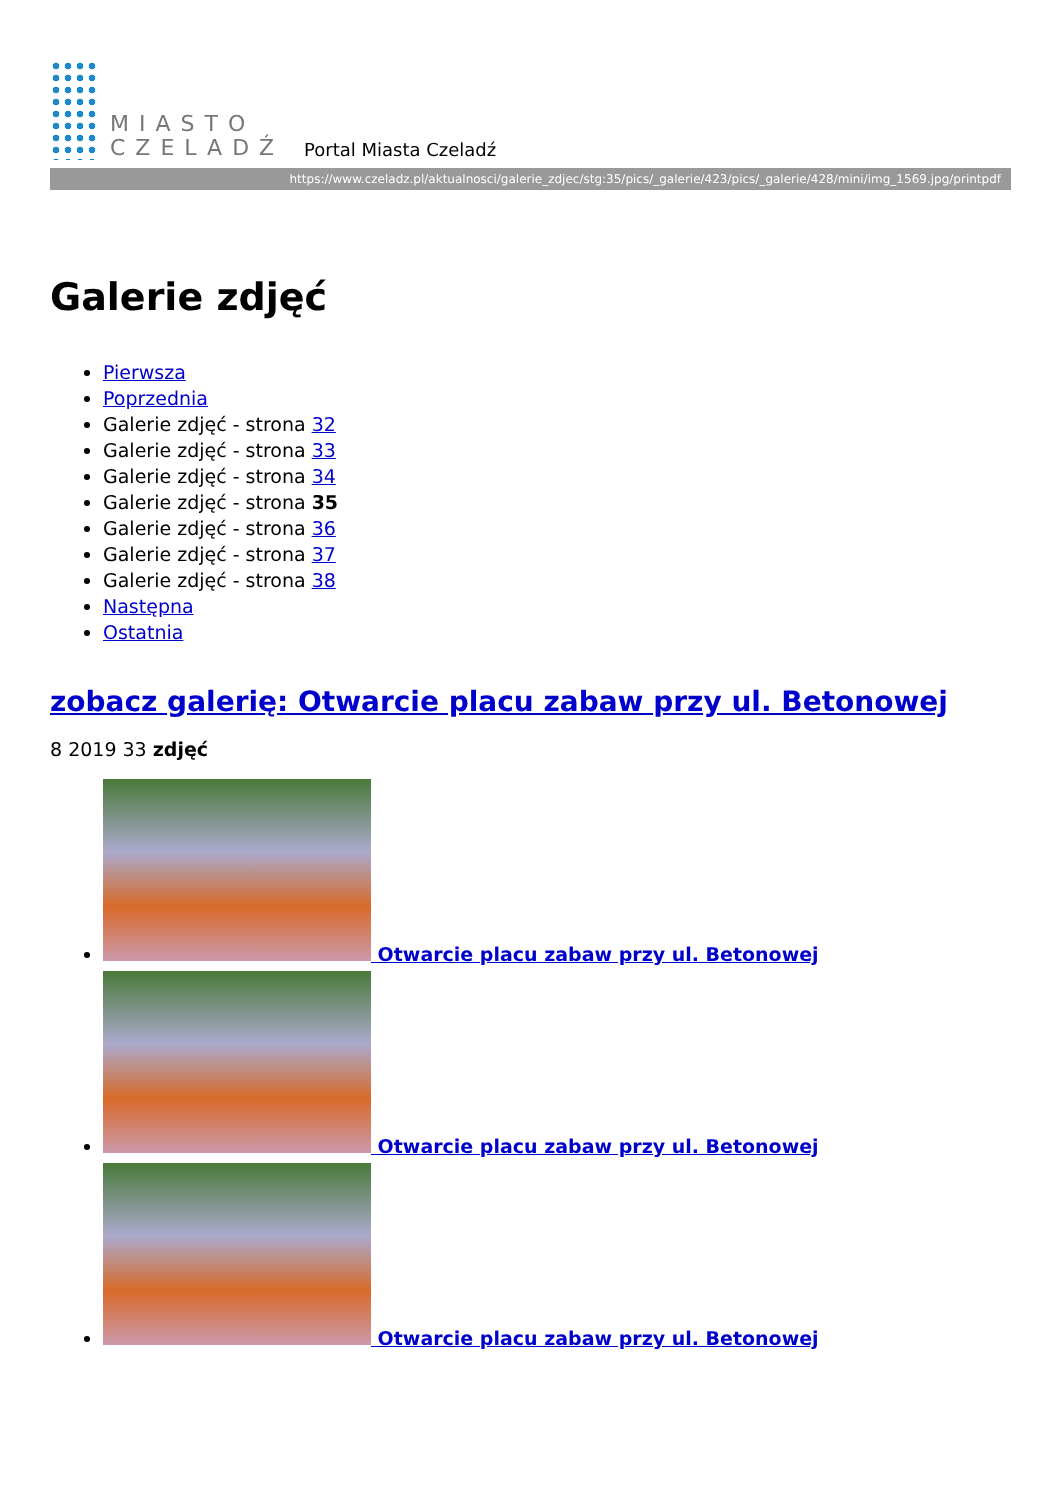MIASTO
CZELADŹ
Portal Miasta Czeladź
https://www.czeladz.pl/aktualnosci/galerie_zdjec/stg:35/pics/_galerie/423/pics/_galerie/428/mini/img_1569.jpg/printpdf
Galerie zdjęć
Pierwsza
Poprzednia
Galerie zdjęć - strona 32
Galerie zdjęć - strona 33
Galerie zdjęć - strona 34
Galerie zdjęć - strona 35
Galerie zdjęć - strona 36
Galerie zdjęć - strona 37
Galerie zdjęć - strona 38
Następna
Ostatnia
zobacz galerię: Otwarcie placu zabaw przy ul. Betonowej
8 2019 33 zdjęć
Otwarcie placu zabaw przy ul. Betonowej
Otwarcie placu zabaw przy ul. Betonowej
Otwarcie placu zabaw przy ul. Betonowej